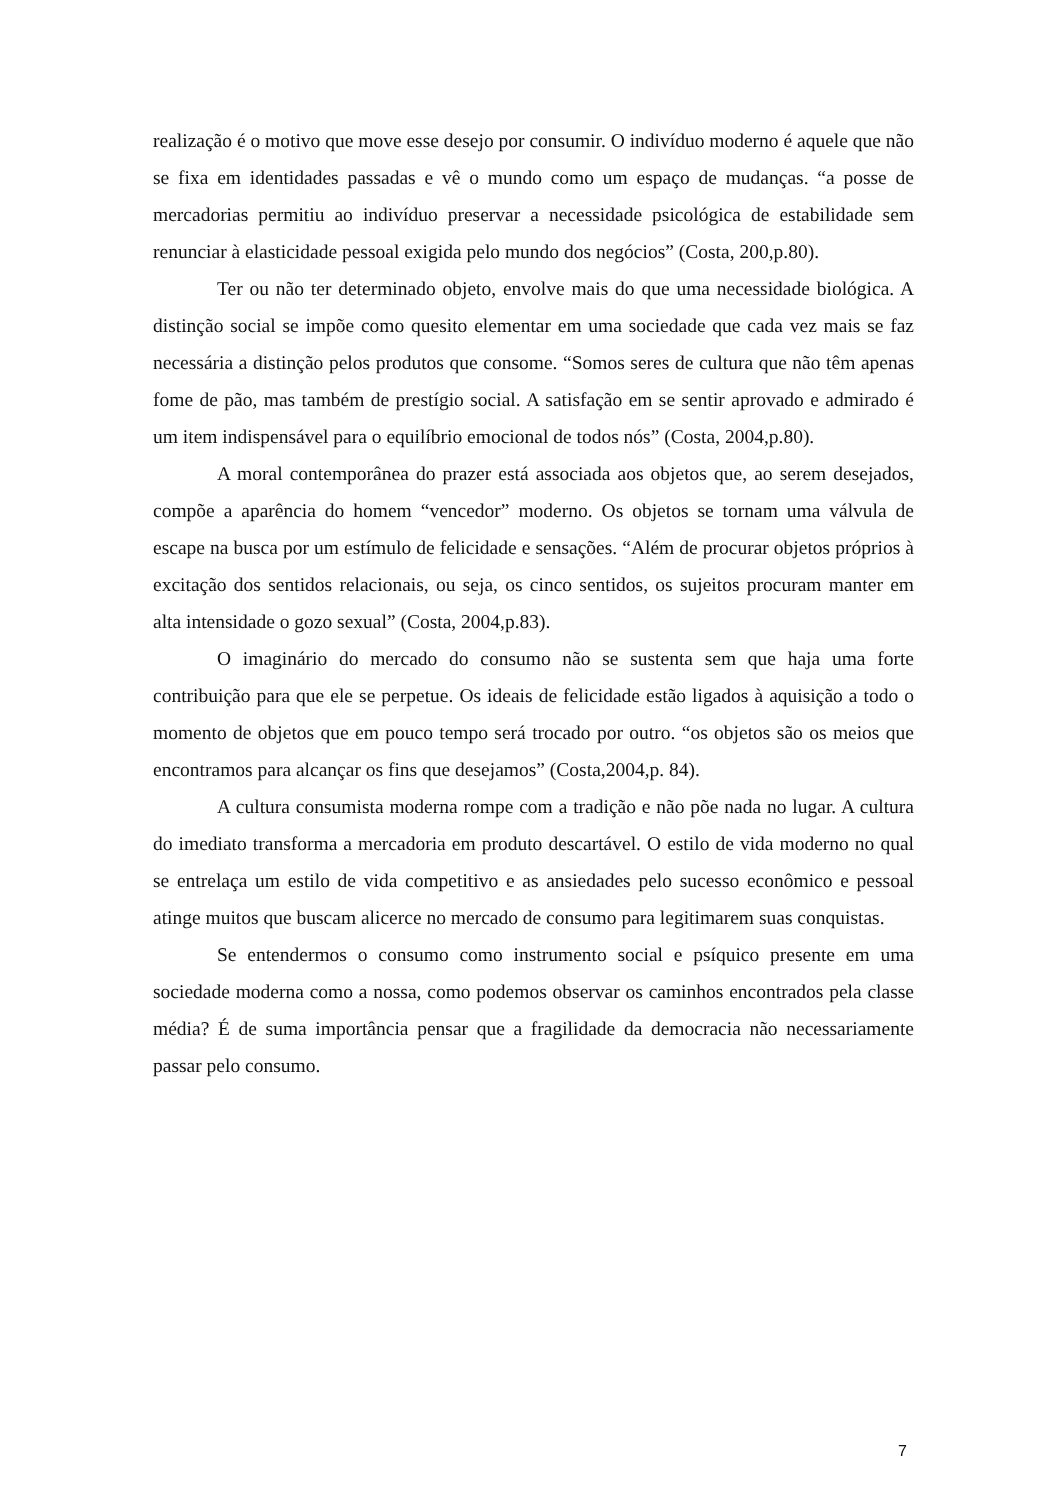realização é o motivo que move esse desejo por consumir. O indivíduo moderno é aquele que não se fixa em identidades passadas e vê o mundo como um espaço de mudanças. “a posse de mercadorias permitiu ao indivíduo preservar a necessidade psicológica de estabilidade sem renunciar à elasticidade pessoal exigida pelo mundo dos negócios” (Costa, 200,p.80).
Ter ou não ter determinado objeto, envolve mais do que uma necessidade biológica. A distinção social se impõe como quesito elementar em uma sociedade que cada vez mais se faz necessária a distinção pelos produtos que consome. “Somos seres de cultura que não têm apenas fome de pão, mas também de prestígio social. A satisfação em se sentir aprovado e admirado é um item indispensável para o equilíbrio emocional de todos nós” (Costa, 2004,p.80).
A moral contemporânea do prazer está associada aos objetos que, ao serem desejados, compõe a aparência do homem “vencedor” moderno. Os objetos se tornam uma válvula de escape na busca por um estímulo de felicidade e sensações. “Além de procurar objetos próprios à excitação dos sentidos relacionais, ou seja, os cinco sentidos, os sujeitos procuram manter em alta intensidade o gozo sexual” (Costa, 2004,p.83).
O imaginário do mercado do consumo não se sustenta sem que haja uma forte contribuição para que ele se perpetue. Os ideais de felicidade estão ligados à aquisição a todo o momento de objetos que em pouco tempo será trocado por outro. “os objetos são os meios que encontramos para alcançar os fins que desejamos” (Costa,2004,p. 84).
A cultura consumista moderna rompe com a tradição e não põe nada no lugar. A cultura do imediato transforma a mercadoria em produto descartável. O estilo de vida moderno no qual se entrelaça um estilo de vida competitivo e as ansiedades pelo sucesso econômico e pessoal atinge muitos que buscam alicerce no mercado de consumo para legitimarem suas conquistas.
Se entendermos o consumo como instrumento social e psíquico presente em uma sociedade moderna como a nossa, como podemos observar os caminhos encontrados pela classe média? É de suma importância pensar que a fragilidade da democracia não necessariamente passar pelo consumo.
7